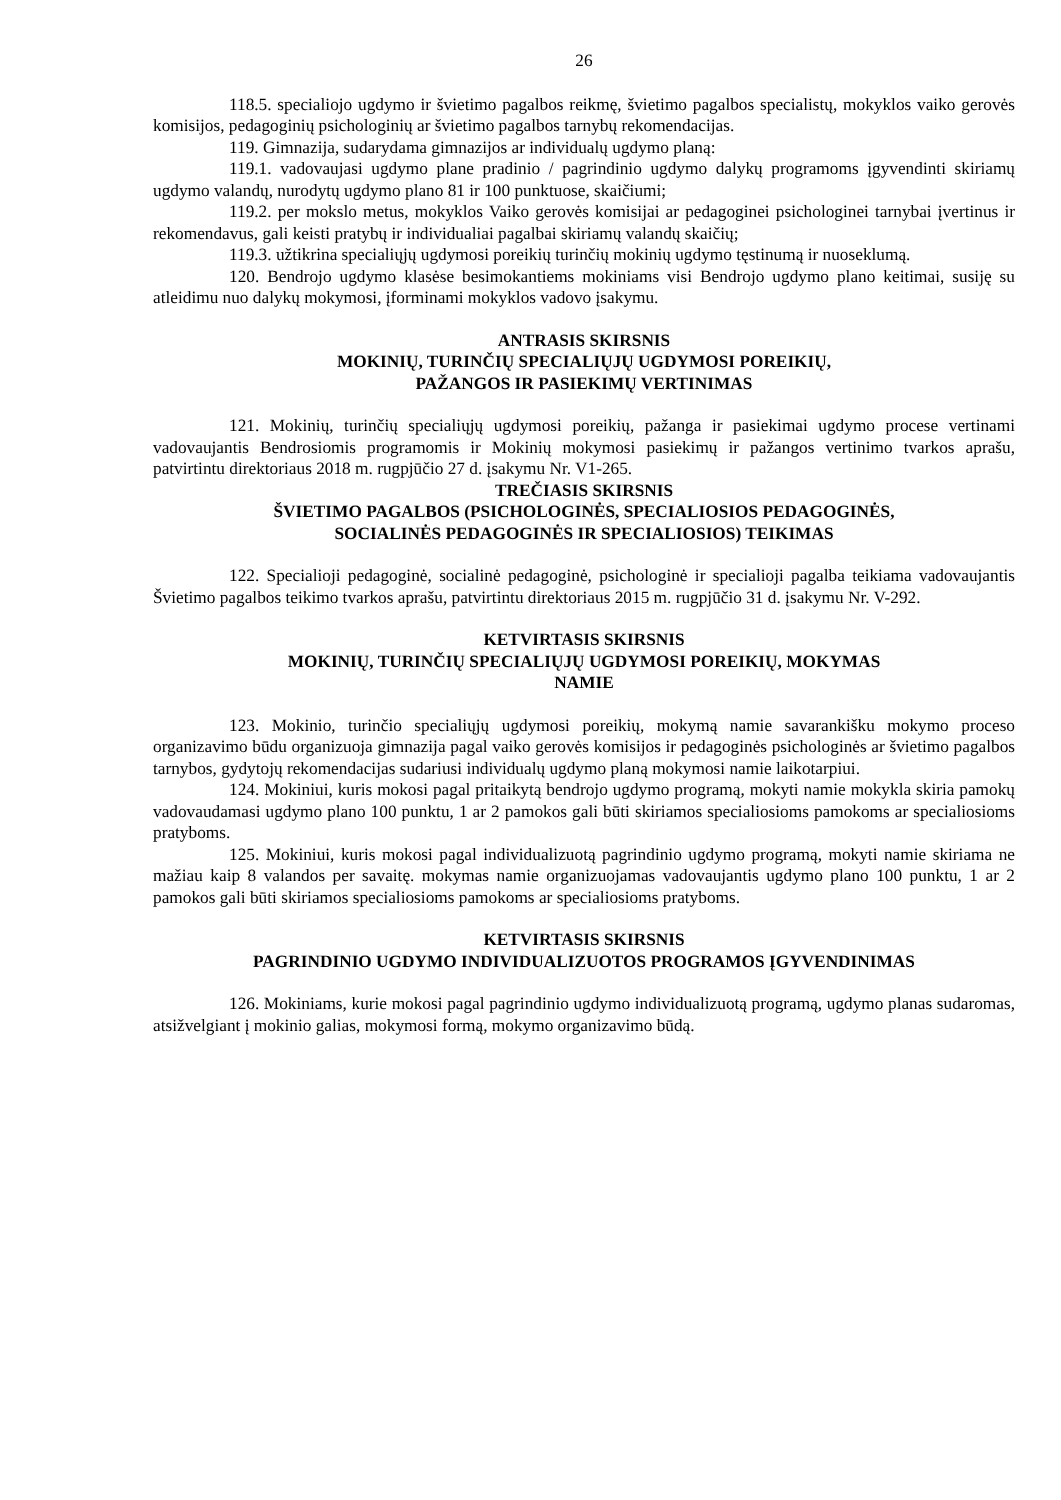26
118.5. specialiojo ugdymo ir švietimo pagalbos reikmę, švietimo pagalbos specialistų, mokyklos vaiko gerovės komisijos, pedagoginių psichologinių ar švietimo pagalbos tarnybų rekomendacijas.
119. Gimnazija, sudarydama gimnazijos ar individualų ugdymo planą:
119.1. vadovaujasi ugdymo plane pradinio / pagrindinio ugdymo dalykų programoms įgyvendinti skiriamų ugdymo valandų, nurodytų ugdymo plano 81 ir 100 punktuose, skaičiumi;
119.2. per mokslo metus, mokyklos Vaiko gerovės komisijai ar pedagoginei psichologinei tarnybai įvertinus ir rekomendavus, gali keisti pratybų ir individualiai pagalbai skiriamų valandų skaičių;
119.3. užtikrina specialiųjų ugdymosi poreikių turinčių mokinių ugdymo tęstinumą ir nuoseklumą.
120. Bendrojo ugdymo klasėse besimokantiems mokiniams visi Bendrojo ugdymo plano keitimai, susiję su atleidimu nuo dalykų mokymosi, įforminami mokyklos vadovo įsakymu.
ANTRASIS SKIRSNIS
MOKINIŲ, TURINČIŲ SPECIALIŲJŲ UGDYMOSI POREIKIŲ,
PAŽANGOS IR PASIEKIMŲ VERTINIMAS
121. Mokinių, turinčių specialiųjų ugdymosi poreikių, pažanga ir pasiekimai ugdymo procese vertinami vadovaujantis Bendrosiomis programomis ir Mokinių mokymosi pasiekimų ir pažangos vertinimo tvarkos aprašu, patvirtintu direktoriaus 2018 m. rugpjūčio 27 d. įsakymu Nr. V1-265.
TREČIASIS SKIRSNIS
ŠVIETIMO PAGALBOS (PSICHOLOGINĖS, SPECIALIOSIOS PEDAGOGINĖS,
SOCIALINĖS PEDAGOGINĖS IR SPECIALIOSIOS) TEIKIMAS
122. Specialioji pedagoginė, socialinė pedagoginė, psichologinė ir specialioji pagalba teikiama vadovaujantis Švietimo pagalbos teikimo tvarkos aprašu, patvirtintu direktoriaus 2015 m. rugpjūčio 31 d. įsakymu Nr. V-292.
KETVIRTASIS SKIRSNIS
MOKINIŲ, TURINČIŲ SPECIALIŲJŲ UGDYMOSI POREIKIŲ, MOKYMAS
NAMIE
123. Mokinio, turinčio specialiųjų ugdymosi poreikių, mokymą namie savarankišku mokymo proceso organizavimo būdu organizuoja gimnazija pagal vaiko gerovės komisijos ir pedagoginės psichologinės ar švietimo pagalbos tarnybos, gydytojų rekomendacijas sudariusi individualų ugdymo planą mokymosi namie laikotarpiui.
124. Mokiniui, kuris mokosi pagal pritaikytą bendrojo ugdymo programą, mokyti namie mokykla skiria pamokų vadovaudamasi ugdymo plano 100 punktu, 1 ar 2 pamokos gali būti skiriamos specialiosioms pamokoms ar specialiosioms pratyboms.
125. Mokiniui, kuris mokosi pagal individualizuotą pagrindinio ugdymo programą, mokyti namie skiriama ne mažiau kaip 8 valandos per savaitę. mokymas namie organizuojamas vadovaujantis ugdymo plano 100 punktu, 1 ar 2 pamokos gali būti skiriamos specialiosioms pamokoms ar specialiosioms pratyboms.
KETVIRTASIS SKIRSNIS
PAGRINDINIO UGDYMO INDIVIDUALIZUOTOS PROGRAMOS ĮGYVENDINIMAS
126. Mokiniams, kurie mokosi pagal pagrindinio ugdymo individualizuotą programą, ugdymo planas sudaromas, atsižvelgiant į mokinio galias, mokymosi formą, mokymo organizavimo būdą.